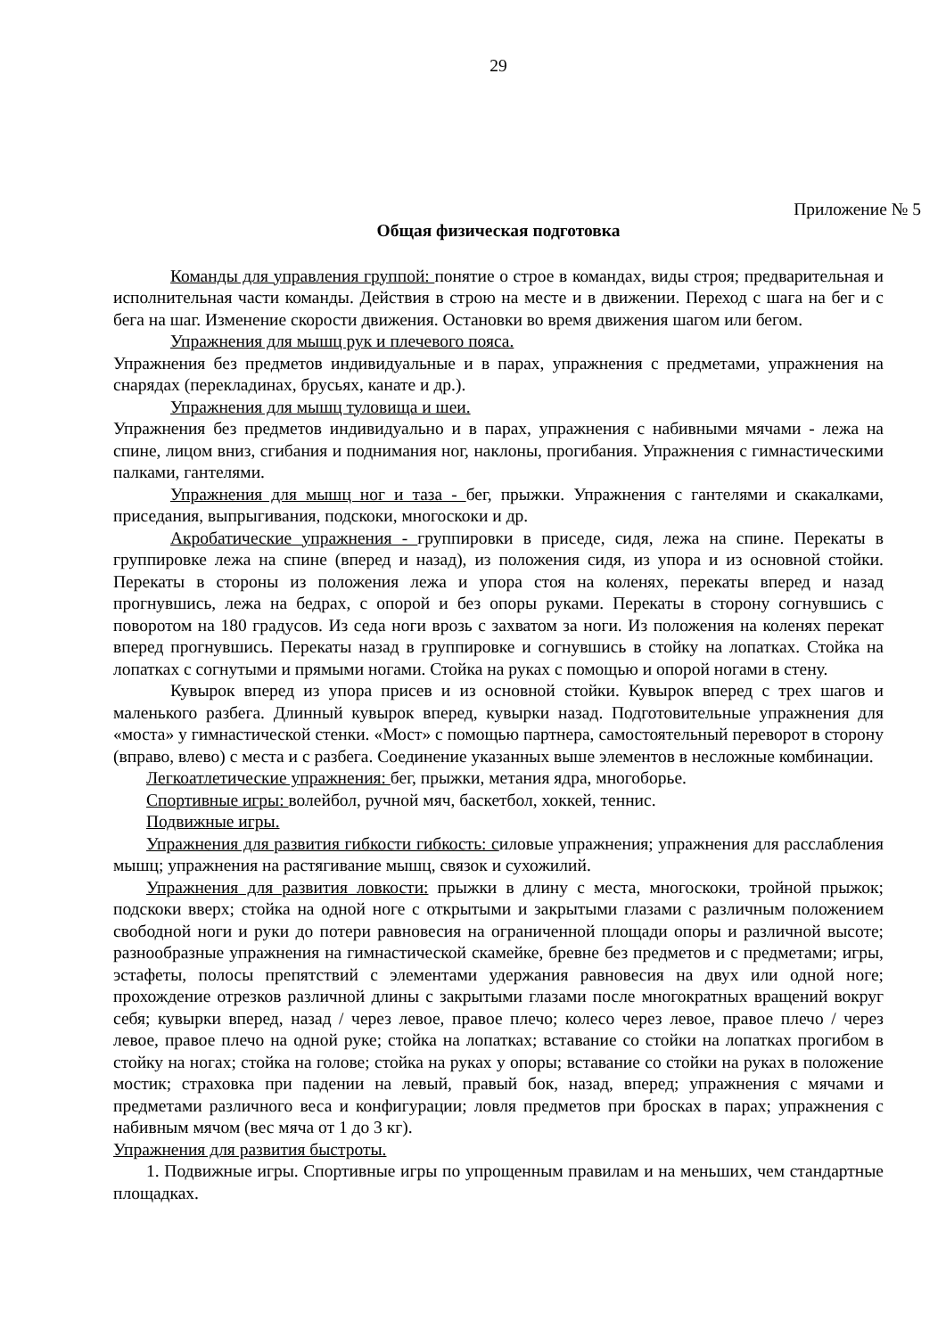29
Приложение № 5
Общая физическая подготовка
Команды для управления группой: понятие о строе в командах, виды строя; предварительная и исполнительная части команды. Действия в строю на месте и в движении. Переход с шага на бег и с бега на шаг. Изменение скорости движения. Остановки во время движения шагом или бегом.
Упражнения для мышц рук и плечевого пояса.
Упражнения без предметов индивидуальные и в парах, упражнения с предметами, упражнения на снарядах (перекладинах, брусьях, канате и др.).
Упражнения для мышц туловища и шеи.
Упражнения без предметов индивидуально и в парах, упражнения с набивными мячами - лежа на спине, лицом вниз, сгибания и поднимания ног, наклоны, прогибания. Упражнения с гимнастическими палками, гантелями.
Упражнения для мышц ног и таза - бег, прыжки. Упражнения с гантелями и скакалками, приседания, выпрыгивания, подскоки, многоскоки и др.
Акробатические упражнения - группировки в приседе, сидя, лежа на спине. Перекаты в группировке лежа на спине (вперед и назад), из положения сидя, из упора и из основной стойки. Перекаты в стороны из положения лежа и упора стоя на коленях, перекаты вперед и назад прогнувшись, лежа на бедрах, с опорой и без опоры руками. Перекаты в сторону согнувшись с поворотом на 180 градусов. Из седа ноги врозь с захватом за ноги. Из положения на коленях перекат вперед прогнувшись. Перекаты назад в группировке и согнувшись в стойку на лопатках. Стойка на лопатках с согнутыми и прямыми ногами. Стойка на руках с помощью и опорой ногами в стену.
Кувырок вперед из упора присев и из основной стойки. Кувырок вперед с трех шагов и маленького разбега. Длинный кувырок вперед, кувырки назад. Подготовительные упражнения для «моста» у гимнастической стенки. «Мост» с помощью партнера, самостоятельный переворот в сторону (вправо, влево) с места и с разбега. Соединение указанных выше элементов в несложные комбинации.
Легкоатлетические упражнения: бег, прыжки, метания ядра, многоборье.
Спортивные игры: волейбол, ручной мяч, баскетбол, хоккей, теннис.
Подвижные игры.
Упражнения для развития гибкости гибкость: силовые упражнения; упражнения для расслабления мышц; упражнения на растягивание мышц, связок и сухожилий.
Упражнения для развития ловкости: прыжки в длину с места, многоскоки, тройной прыжок; подскоки вверх; стойка на одной ноге с открытыми и закрытыми глазами с различным положением свободной ноги и руки до потери равновесия на ограниченной площади опоры и различной высоте; разнообразные упражнения на гимнастической скамейке, бревне без предметов и с предметами; игры, эстафеты, полосы препятствий с элементами удержания равновесия на двух или одной ноге; прохождение отрезков различной длины с закрытыми глазами после многократных вращений вокруг себя; кувырки вперед, назад / через левое, правое плечо; колесо через левое, правое плечо / через левое, правое плечо на одной руке; стойка на лопатках; вставание со стойки на лопатках прогибом в стойку на ногах; стойка на голове; стойка на руках у опоры; вставание со стойки на руках в положение мостик; страховка при падении на левый, правый бок, назад, вперед; упражнения с мячами и предметами различного веса и конфигурации; ловля предметов при бросках в парах; упражнения с набивным мячом (вес мяча от 1 до 3 кг).
Упражнения для развития быстроты.
1. Подвижные игры. Спортивные игры по упрощенным правилам и на меньших, чем стандартные площадках.